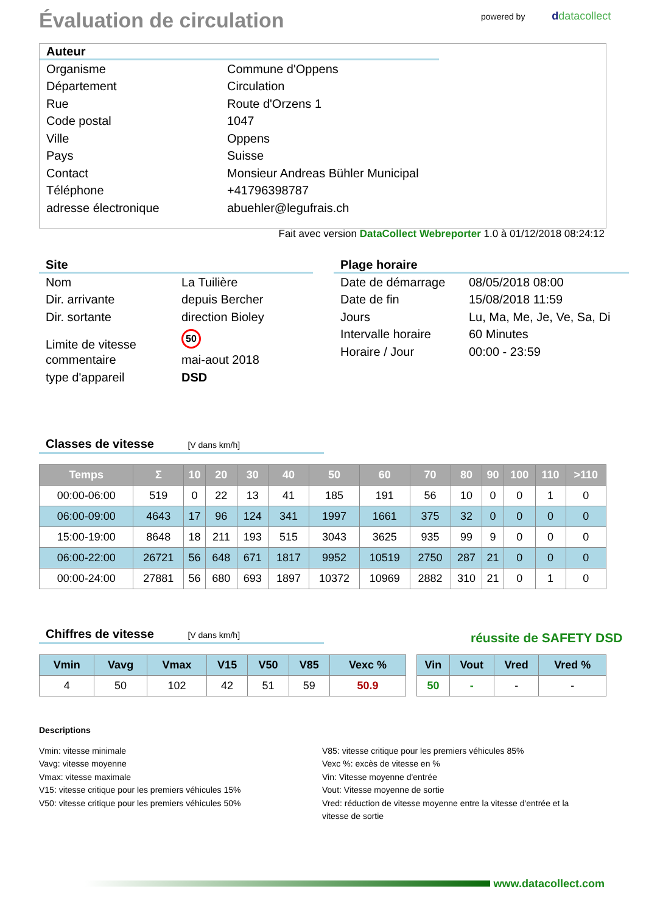Évaluation de circulation powered by ddatacollect
Auteur
| Organisme | Commune d'Oppens |
| Département | Circulation |
| Rue | Route d'Orzens 1 |
| Code postal | 1047 |
| Ville | Oppens |
| Pays | Suisse |
| Contact | Monsieur Andreas Bühler Municipal |
| Téléphone | +41796398787 |
| adresse électronique | abuehler@legufrais.ch |
Fait avec version DataCollect Webreporter 1.0 à 01/12/2018 08:24:12
Site
| Nom | La Tuilière |
| Dir. arrivante | depuis Bercher |
| Dir. sortante | direction Bioley |
| Limite de vitesse | 50 |
| commentaire | mai-aout 2018 |
| type d'appareil | DSD |
Plage horaire
| Date de démarrage | 08/05/2018 08:00 |
| Date de fin | 15/08/2018 11:59 |
| Jours | Lu, Ma, Me, Je, Ve, Sa, Di |
| Intervalle horaire | 60 Minutes |
| Horaire / Jour | 00:00 - 23:59 |
Classes de vitesse [V dans km/h]
| Temps | Σ | 10 | 20 | 30 | 40 | 50 | 60 | 70 | 80 | 90 | 100 | 110 | >110 |
| --- | --- | --- | --- | --- | --- | --- | --- | --- | --- | --- | --- | --- | --- |
| 00:00-06:00 | 519 | 0 | 22 | 13 | 41 | 185 | 191 | 56 | 10 | 0 | 0 | 1 | 0 |
| 06:00-09:00 | 4643 | 17 | 96 | 124 | 341 | 1997 | 1661 | 375 | 32 | 0 | 0 | 0 | 0 |
| 15:00-19:00 | 8648 | 18 | 211 | 193 | 515 | 3043 | 3625 | 935 | 99 | 9 | 0 | 0 | 0 |
| 06:00-22:00 | 26721 | 56 | 648 | 671 | 1817 | 9952 | 10519 | 2750 | 287 | 21 | 0 | 0 | 0 |
| 00:00-24:00 | 27881 | 56 | 680 | 693 | 1897 | 10372 | 10969 | 2882 | 310 | 21 | 0 | 1 | 0 |
Chiffres de vitesse [V dans km/h] réussite de SAFETY DSD
| Vmin | Vavg | Vmax | V15 | V50 | V85 | Vexc % |
| --- | --- | --- | --- | --- | --- | --- |
| 4 | 50 | 102 | 42 | 51 | 59 | 50.9 |
| Vin | Vout | Vred | Vred % |
| --- | --- | --- | --- |
| 50 | - | - | - |
Descriptions
Vmin: vitesse minimale
Vavg: vitesse moyenne
Vmax: vitesse maximale
V15: vitesse critique pour les premiers véhicules 15%
V50: vitesse critique pour les premiers véhicules 50%
V85: vitesse critique pour les premiers véhicules 85%
Vexc %: excès de vitesse en %
Vin: Vitesse moyenne d'entrée
Vout: Vitesse moyenne de sortie
Vred: réduction de vitesse moyenne entre la vitesse d'entrée et la vitesse de sortie
www.datacollect.com